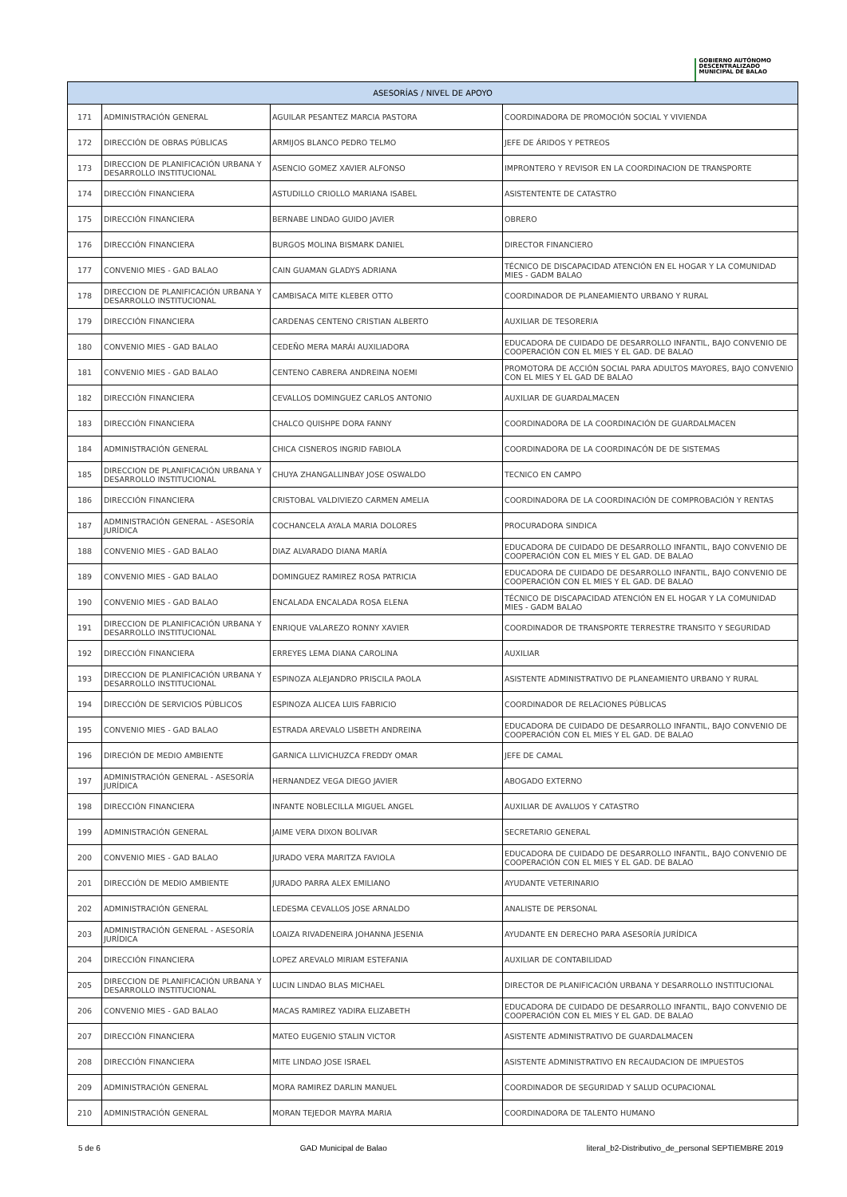GOBIERNO AUTÓNOMO
DESCENTRALIZADO
MUNICIPAL DE BALAO
| ASESORÍAS / NIVEL DE APOYO | | | |
| --- | --- | --- | --- |
| 171 | ADMINISTRACIÓN GENERAL | AGUILAR PESANTEZ MARCIA PASTORA | COORDINADORA DE PROMOCIÓN SOCIAL Y VIVIENDA |
| 172 | DIRECCIÓN DE OBRAS PÚBLICAS | ARMIJOS BLANCO PEDRO TELMO | JEFE DE ÁRIDOS Y PETREOS |
| 173 | DIRECCION DE PLANIFICACIÓN URBANA Y DESARROLLO INSTITUCIONAL | ASENCIO GOMEZ XAVIER ALFONSO | IMPRONTERO Y REVISOR EN LA COORDINACION DE TRANSPORTE |
| 174 | DIRECCIÓN FINANCIERA | ASTUDILLO CRIOLLO MARIANA ISABEL | ASISTENTENTE DE CATASTRO |
| 175 | DIRECCIÓN FINANCIERA | BERNABE LINDAO GUIDO JAVIER | OBRERO |
| 176 | DIRECCIÓN FINANCIERA | BURGOS MOLINA BISMARK DANIEL | DIRECTOR FINANCIERO |
| 177 | CONVENIO MIES - GAD BALAO | CAIN GUAMAN GLADYS ADRIANA | TÉCNICO DE DISCAPACIDAD ATENCIÓN EN EL HOGAR Y LA COMUNIDAD MIES - GADM BALAO |
| 178 | DIRECCION DE PLANIFICACIÓN URBANA Y DESARROLLO INSTITUCIONAL | CAMBISACA MITE KLEBER OTTO | COORDINADOR DE PLANEAMIENTO URBANO Y RURAL |
| 179 | DIRECCIÓN FINANCIERA | CARDENAS CENTENO CRISTIAN ALBERTO | AUXILIAR DE TESORERIA |
| 180 | CONVENIO MIES - GAD BALAO | CEDEÑO MERA MARÁI AUXILIADORA | EDUCADORA DE CUIDADO DE DESARROLLO INFANTIL, BAJO CONVENIO DE COOPERACIÓN CON EL MIES Y EL GAD. DE BALAO |
| 181 | CONVENIO MIES - GAD BALAO | CENTENO CABRERA ANDREINA NOEMI | PROMOTORA DE ACCIÓN SOCIAL PARA ADULTOS MAYORES, BAJO CONVENIO CON EL MIES Y EL GAD DE BALAO |
| 182 | DIRECCIÓN FINANCIERA | CEVALLOS DOMINGUEZ CARLOS ANTONIO | AUXILIAR DE GUARDALMACEN |
| 183 | DIRECCIÓN FINANCIERA | CHALCO QUISHPE DORA FANNY | COORDINADORA DE LA COORDINACIÓN DE GUARDALMACEN |
| 184 | ADMINISTRACIÓN GENERAL | CHICA CISNEROS INGRID FABIOLA | COORDINADORA DE LA COORDINACÓN DE DE SISTEMAS |
| 185 | DIRECCION DE PLANIFICACIÓN URBANA Y DESARROLLO INSTITUCIONAL | CHUYA ZHANGALLINBAY JOSE OSWALDO | TECNICO EN CAMPO |
| 186 | DIRECCIÓN FINANCIERA | CRISTOBAL VALDIVIEZO CARMEN AMELIA | COORDINADORA DE LA COORDINACIÓN DE COMPROBACIÓN Y RENTAS |
| 187 | ADMINISTRACIÓN GENERAL - ASESORÍA JURÍDICA | COCHANCELA AYALA MARIA DOLORES | PROCURADORA SINDICA |
| 188 | CONVENIO MIES - GAD BALAO | DIAZ ALVARADO DIANA MARÍA | EDUCADORA DE CUIDADO DE DESARROLLO INFANTIL, BAJO CONVENIO DE COOPERACIÓN CON EL MIES Y EL GAD. DE BALAO |
| 189 | CONVENIO MIES - GAD BALAO | DOMINGUEZ RAMIREZ ROSA PATRICIA | EDUCADORA DE CUIDADO DE DESARROLLO INFANTIL, BAJO CONVENIO DE COOPERACIÓN CON EL MIES Y EL GAD. DE BALAO |
| 190 | CONVENIO MIES - GAD BALAO | ENCALADA ENCALADA ROSA ELENA | TÉCNICO DE DISCAPACIDAD ATENCIÓN EN EL HOGAR Y LA COMUNIDAD MIES - GADM BALAO |
| 191 | DIRECCION DE PLANIFICACIÓN URBANA Y DESARROLLO INSTITUCIONAL | ENRIQUE VALAREZO RONNY XAVIER | COORDINADOR DE TRANSPORTE TERRESTRE TRANSITO Y SEGURIDAD |
| 192 | DIRECCIÓN FINANCIERA | ERREYES LEMA DIANA CAROLINA | AUXILIAR |
| 193 | DIRECCION DE PLANIFICACIÓN URBANA Y DESARROLLO INSTITUCIONAL | ESPINOZA ALEJANDRO PRISCILA PAOLA | ASISTENTE ADMINISTRATIVO DE PLANEAMIENTO URBANO Y RURAL |
| 194 | DIRECCIÓN DE SERVICIOS PÚBLICOS | ESPINOZA ALICEA LUIS FABRICIO | COORDINADOR DE RELACIONES PÚBLICAS |
| 195 | CONVENIO MIES - GAD BALAO | ESTRADA AREVALO LISBETH ANDREINA | EDUCADORA DE CUIDADO DE DESARROLLO INFANTIL, BAJO CONVENIO DE COOPERACIÓN CON EL MIES Y EL GAD. DE BALAO |
| 196 | DIRECIÓN DE MEDIO AMBIENTE | GARNICA LLIVICHUZCA FREDDY OMAR | JEFE DE CAMAL |
| 197 | ADMINISTRACIÓN GENERAL - ASESORÍA JURÍDICA | HERNANDEZ VEGA DIEGO JAVIER | ABOGADO EXTERNO |
| 198 | DIRECCIÓN FINANCIERA | INFANTE NOBLECILLA MIGUEL ANGEL | AUXILIAR DE AVALUOS Y CATASTRO |
| 199 | ADMINISTRACIÓN GENERAL | JAIME VERA DIXON BOLIVAR | SECRETARIO GENERAL |
| 200 | CONVENIO MIES - GAD BALAO | JURADO VERA MARITZA FAVIOLA | EDUCADORA DE CUIDADO DE DESARROLLO INFANTIL, BAJO CONVENIO DE COOPERACIÓN CON EL MIES Y EL GAD. DE BALAO |
| 201 | DIRECCIÓN DE MEDIO AMBIENTE | JURADO PARRA ALEX EMILIANO | AYUDANTE VETERINARIO |
| 202 | ADMINISTRACIÓN GENERAL | LEDESMA CEVALLOS JOSE ARNALDO | ANALISTE DE PERSONAL |
| 203 | ADMINISTRACIÓN GENERAL - ASESORÍA JURÍDICA | LOAIZA RIVADENEIRA JOHANNA JESENIA | AYUDANTE EN DERECHO PARA ASESORÍA JURÍDICA |
| 204 | DIRECCIÓN FINANCIERA | LOPEZ AREVALO MIRIAM ESTEFANIA | AUXILIAR DE CONTABILIDAD |
| 205 | DIRECCION DE PLANIFICACIÓN URBANA Y DESARROLLO INSTITUCIONAL | LUCIN LINDAO BLAS MICHAEL | DIRECTOR DE PLANIFICACIÓN URBANA Y DESARROLLO INSTITUCIONAL |
| 206 | CONVENIO MIES - GAD BALAO | MACAS RAMIREZ YADIRA ELIZABETH | EDUCADORA DE CUIDADO DE DESARROLLO INFANTIL, BAJO CONVENIO DE COOPERACIÓN CON EL MIES Y EL GAD. DE BALAO |
| 207 | DIRECCIÓN FINANCIERA | MATEO EUGENIO STALIN VICTOR | ASISTENTE ADMINISTRATIVO DE GUARDALMACEN |
| 208 | DIRECCIÓN FINANCIERA | MITE LINDAO JOSE ISRAEL | ASISTENTE ADMINISTRATIVO EN RECAUDACION DE IMPUESTOS |
| 209 | ADMINISTRACIÓN GENERAL | MORA RAMIREZ DARLIN MANUEL | COORDINADOR DE SEGURIDAD Y SALUD OCUPACIONAL |
| 210 | ADMINISTRACIÓN GENERAL | MORAN TEJEDOR MAYRA MARIA | COORDINADORA DE TALENTO HUMANO |
5 de 6 GAD Municipal de Balao literal_b2-Distributivo_de_personal SEPTIEMBRE 2019